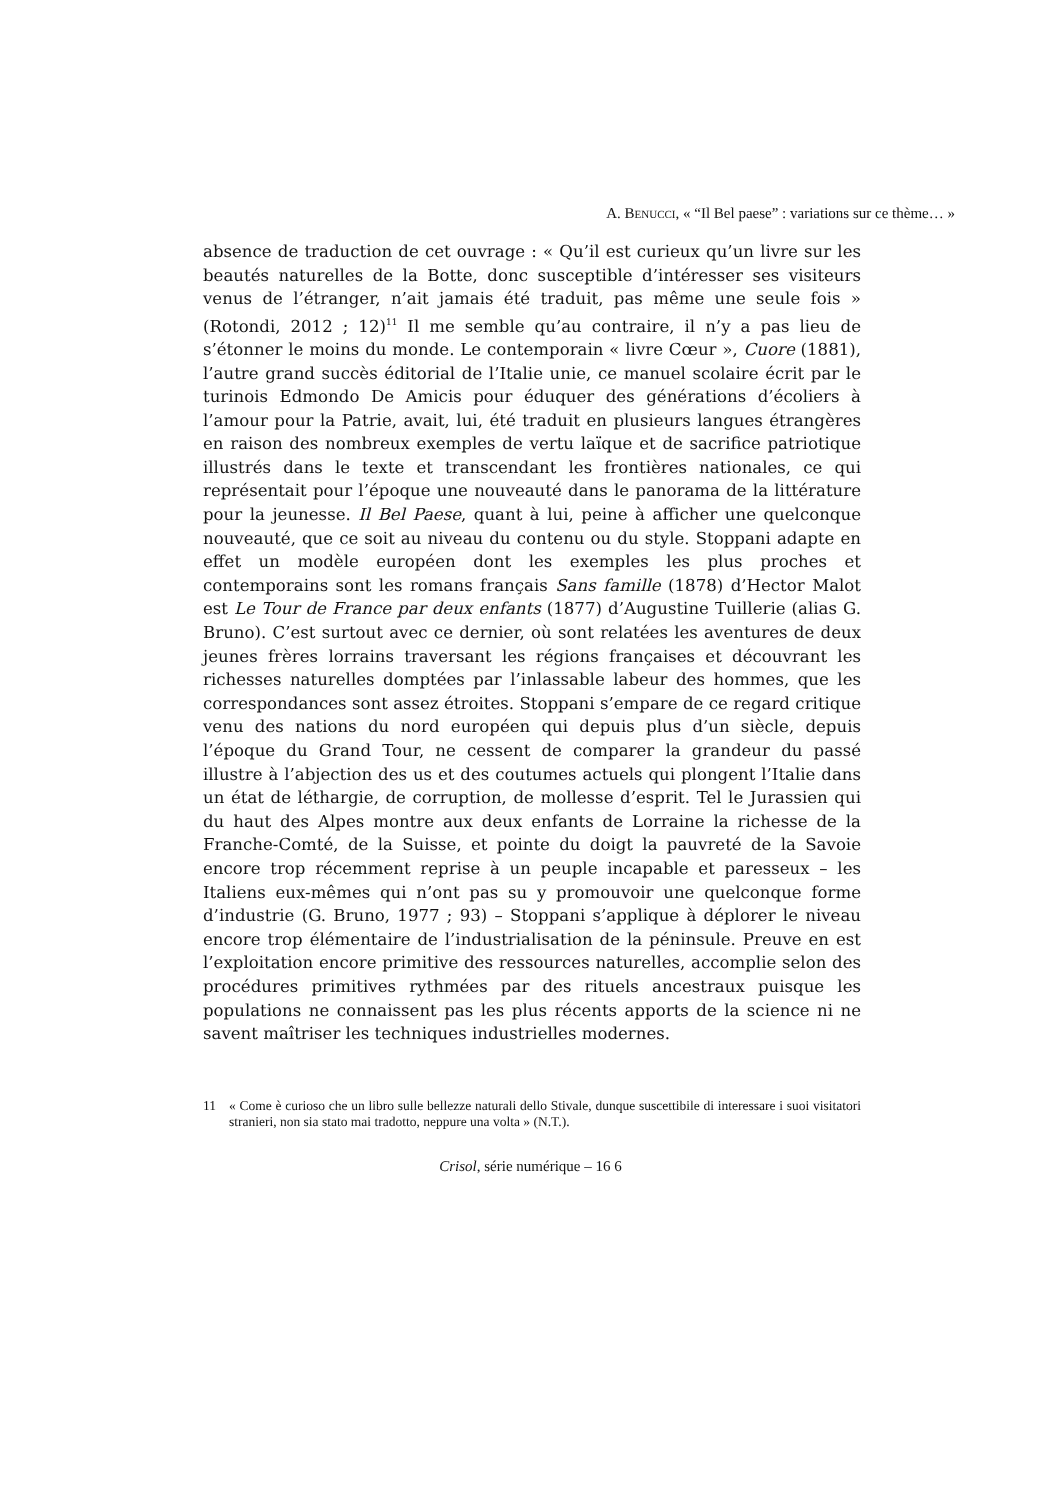A. BENUCCI, « “Il Bel paese” : variations sur ce thème… »
absence de traduction de cet ouvrage : « Qu’il est curieux qu’un livre sur les beautés naturelles de la Botte, donc susceptible d’intéresser ses visiteurs venus de l’étranger, n’ait jamais été traduit, pas même une seule fois » (Rotondi, 2012 ; 12)<sup>11</sup> Il me semble qu’au contraire, il n’y a pas lieu de s’étonner le moins du monde. Le contemporain « livre Cœur », Cuore (1881), l’autre grand succès éditorial de l’Italie unie, ce manuel scolaire écrit par le turinois Edmondo De Amicis pour éduquer des générations d’écoliers à l’amour pour la Patrie, avait, lui, été traduit en plusieurs langues étrangères en raison des nombreux exemples de vertu laïque et de sacrifice patriotique illustrés dans le texte et transcendant les frontières nationales, ce qui représentait pour l’époque une nouveauté dans le panorama de la littérature pour la jeunesse. Il Bel Paese, quant à lui, peine à afficher une quelconque nouveauté, que ce soit au niveau du contenu ou du style. Stoppani adapte en effet un modèle européen dont les exemples les plus proches et contemporains sont les romans français Sans famille (1878) d’Hector Malot est Le Tour de France par deux enfants (1877) d’Augustine Tuillerie (alias G. Bruno). C’est surtout avec ce dernier, où sont relatées les aventures de deux jeunes frères lorrains traversant les régions françaises et découvrant les richesses naturelles domptées par l’inlassable labeur des hommes, que les correspondances sont assez étroites. Stoppani s’empare de ce regard critique venu des nations du nord européen qui depuis plus d’un siècle, depuis l’époque du Grand Tour, ne cessent de comparer la grandeur du passé illustre à l’abjection des us et des coutumes actuels qui plongent l’Italie dans un état de léthargie, de corruption, de mollesse d’esprit. Tel le Jurassien qui du haut des Alpes montre aux deux enfants de Lorraine la richesse de la Franche-Comté, de la Suisse, et pointe du doigt la pauvreté de la Savoie encore trop récemment reprise à un peuple incapable et paresseux – les Italiens eux-mêmes qui n’ont pas su y promouvoir une quelconque forme d’industrie (G. Bruno, 1977 ; 93) – Stoppani s’applique à déplorer le niveau encore trop élémentaire de l’industrialisation de la péninsule. Preuve en est l’exploitation encore primitive des ressources naturelles, accomplie selon des procédures primitives rythmées par des rituels ancestraux puisque les populations ne connaissent pas les plus récents apports de la science ni ne savent maîtriser les techniques industrielles modernes.
11 « Come è curioso che un libro sulle bellezze naturali dello Stivale, dunque suscettibile di interessare i suoi visitatori stranieri, non sia stato mai tradotto, neppure una volta » (N.T.).
Crisol, série numérique – 16 6